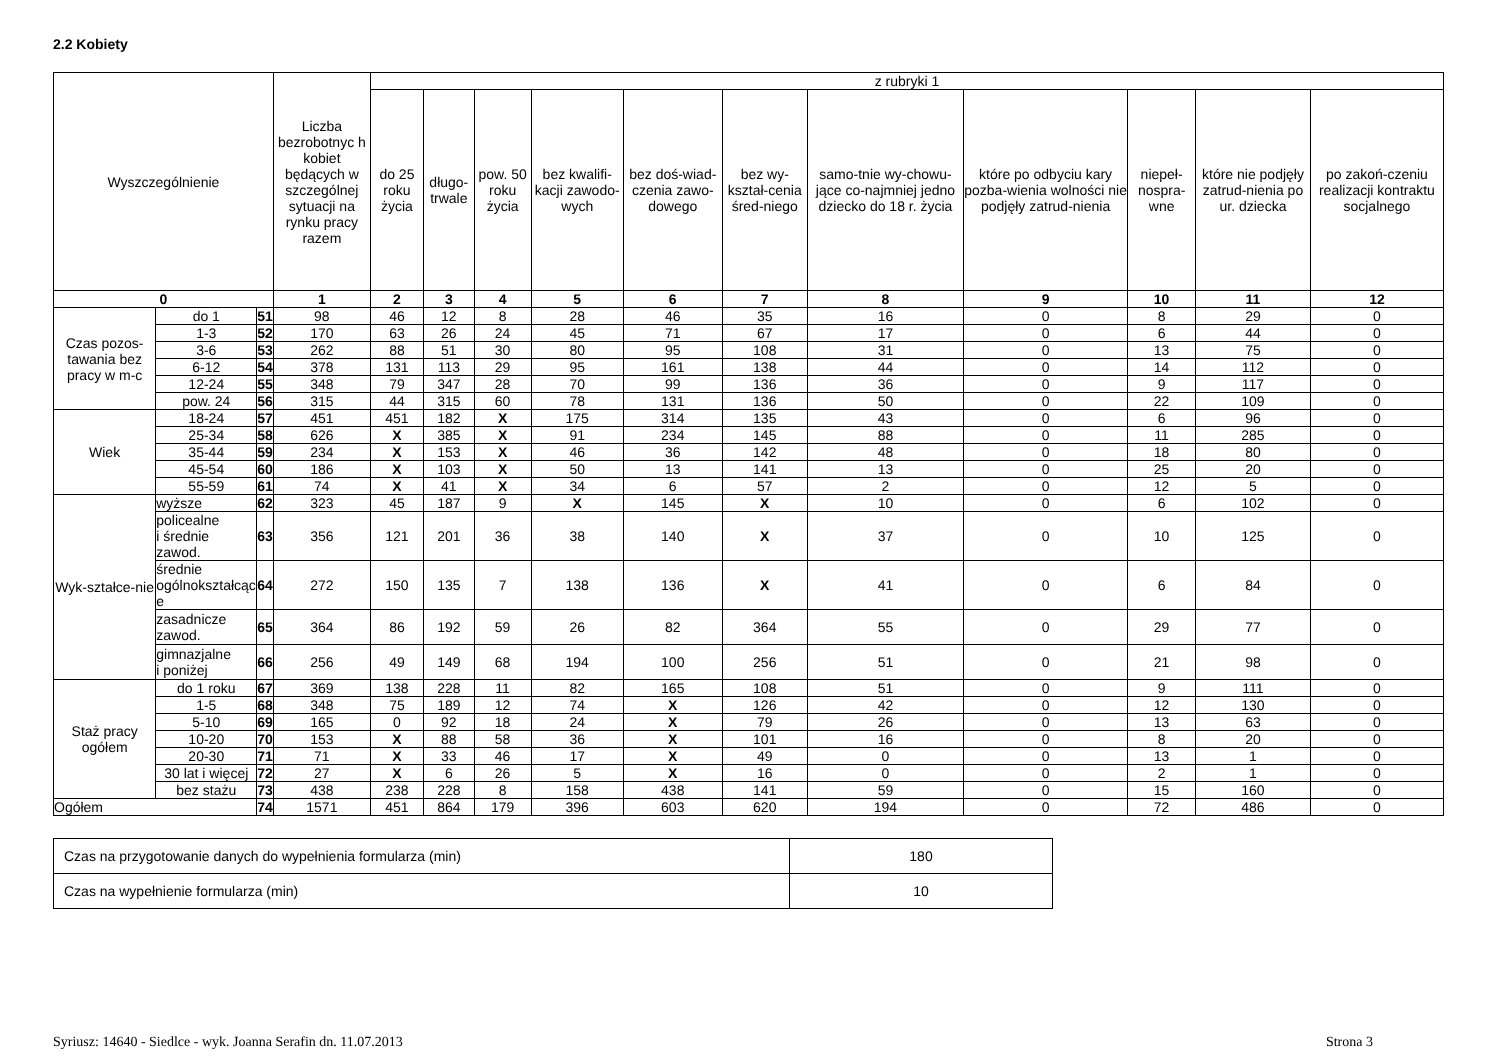2.2 Kobiety
| Wyszczególnienie | | | Liczba bezrobotnyc h kobiet będących w szczególnej sytuacji na rynku pracy razem | z rubryki 1 | | | | | | | | | | |
| --- | --- | --- | --- | --- | --- | --- | --- | --- | --- | --- | --- | --- | --- | --- |
| | | | | do 25 roku życia | długo-trwale | pow. 50 roku życia | bez kwalifi-kacji zawodo-wych | bez doś-wiad-czenia zawo-dowego | bez wy-kształ-cenia śred-niego | samo-tnie wy-chowu-jące co-najmniej jedno dziecko do 18 r. życia | które po odbyciu kary pozba-wienia wolności nie podjęły zatrud-nienia | niepeł-nospra-wne | które nie podjęły zatrud-nienia po ur. dziecka | po zakoń-czeniu realizacji kontraktu socjalnego |
| 0 | | | 1 | 2 | 3 | 4 | 5 | 6 | 7 | 8 | 9 | 10 | 11 | 12 |
| Czas pozos-tawania bez pracy w m-c | do 1 | 51 | 98 | 46 | 12 | 8 | 28 | 46 | 35 | 16 | 0 | 8 | 29 | 0 |
| | 1-3 | 52 | 170 | 63 | 26 | 24 | 45 | 71 | 67 | 17 | 0 | 6 | 44 | 0 |
| | 3-6 | 53 | 262 | 88 | 51 | 30 | 80 | 95 | 108 | 31 | 0 | 13 | 75 | 0 |
| | 6-12 | 54 | 378 | 131 | 113 | 29 | 95 | 161 | 138 | 44 | 0 | 14 | 112 | 0 |
| | 12-24 | 55 | 348 | 79 | 347 | 28 | 70 | 99 | 136 | 36 | 0 | 9 | 117 | 0 |
| | pow. 24 | 56 | 315 | 44 | 315 | 60 | 78 | 131 | 136 | 50 | 0 | 22 | 109 | 0 |
| Wiek | 18-24 | 57 | 451 | 451 | 182 | X | 175 | 314 | 135 | 43 | 0 | 6 | 96 | 0 |
| | 25-34 | 58 | 626 | X | 385 | X | 91 | 234 | 145 | 88 | 0 | 11 | 285 | 0 |
| | 35-44 | 59 | 234 | X | 153 | X | 46 | 36 | 142 | 48 | 0 | 18 | 80 | 0 |
| | 45-54 | 60 | 186 | X | 103 | X | 50 | 13 | 141 | 13 | 0 | 25 | 20 | 0 |
| | 55-59 | 61 | 74 | X | 41 | X | 34 | 6 | 57 | 2 | 0 | 12 | 5 | 0 |
| Wyk-ształce-nie | wyższe | 62 | 323 | 45 | 187 | 9 | X | 145 | X | 10 | 0 | 6 | 102 | 0 |
| | policealne i średnie zawod. | 63 | 356 | 121 | 201 | 36 | 38 | 140 | X | 37 | 0 | 10 | 125 | 0 |
| | średnie ogólnokształcąc e | 64 | 272 | 150 | 135 | 7 | 138 | 136 | X | 41 | 0 | 6 | 84 | 0 |
| | zasadnicze zawod. | 65 | 364 | 86 | 192 | 59 | 26 | 82 | 364 | 55 | 0 | 29 | 77 | 0 |
| | gimnazjalne i poniżej | 66 | 256 | 49 | 149 | 68 | 194 | 100 | 256 | 51 | 0 | 21 | 98 | 0 |
| Staż pracy ogółem | do 1 roku | 67 | 369 | 138 | 228 | 11 | 82 | 165 | 108 | 51 | 0 | 9 | 111 | 0 |
| | 1-5 | 68 | 348 | 75 | 189 | 12 | 74 | X | 126 | 42 | 0 | 12 | 130 | 0 |
| | 5-10 | 69 | 165 | 0 | 92 | 18 | 24 | X | 79 | 26 | 0 | 13 | 63 | 0 |
| | 10-20 | 70 | 153 | X | 88 | 58 | 36 | X | 101 | 16 | 0 | 8 | 20 | 0 |
| | 20-30 | 71 | 71 | X | 33 | 46 | 17 | X | 49 | 0 | 0 | 13 | 1 | 0 |
| | 30 lat i więcej | 72 | 27 | X | 6 | 26 | 5 | X | 16 | 0 | 0 | 2 | 1 | 0 |
| | bez stażu | 73 | 438 | 238 | 228 | 8 | 158 | 438 | 141 | 59 | 0 | 15 | 160 | 0 |
| Ogółem | | 74 | 1571 | 451 | 864 | 179 | 396 | 603 | 620 | 194 | 0 | 72 | 486 | 0 |
| Czas na przygotowanie danych do wypełnienia formularza (min) | 180 |
| Czas na wypełnienie formularza (min) | 10 |
Syriusz: 14640 - Siedlce - wyk. Joanna Serafin dn. 11.07.2013 Strona 3